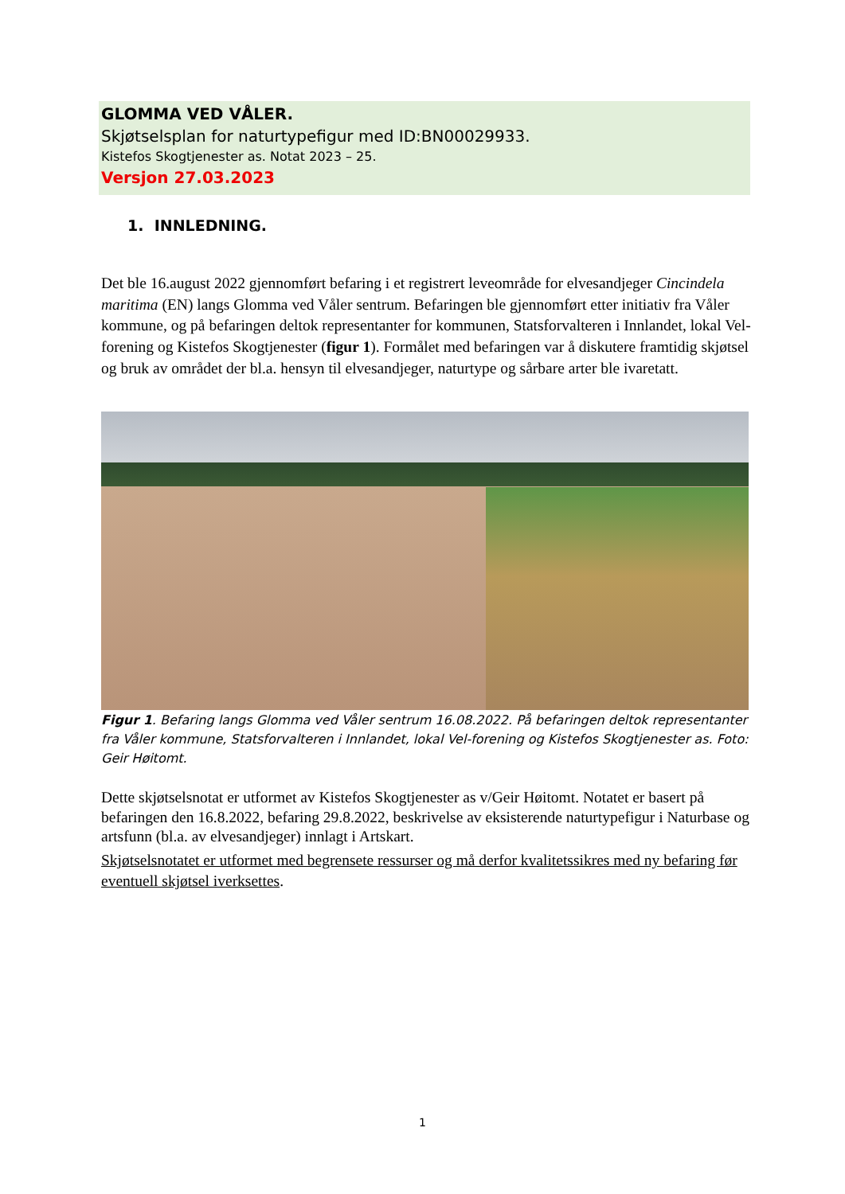GLOMMA VED VÅLER.
Skjøtselsplan for naturtypefigur med ID:BN00029933.
Kistefos Skogtjenester as. Notat 2023 – 25.
Versjon 27.03.2023
1. INNLEDNING.
Det ble 16.august 2022 gjennomført befaring i et registrert leveområde for elvesandjeger Cincindela maritima (EN) langs Glomma ved Våler sentrum. Befaringen ble gjennomført etter initiativ fra Våler kommune, og på befaringen deltok representanter for kommunen, Statsforvalteren i Innlandet, lokal Vel-forening og Kistefos Skogtjenester (figur 1). Formålet med befaringen var å diskutere framtidig skjøtsel og bruk av området der bl.a. hensyn til elvesandjeger, naturtype og sårbare arter ble ivaretatt.
Figur 1. Befaring langs Glomma ved Våler sentrum 16.08.2022. På befaringen deltok representanter fra Våler kommune, Statsforvalteren i Innlandet, lokal Vel-forening og Kistefos Skogtjenester as. Foto: Geir Høitomt.
Dette skjøtselsnotat er utformet av Kistefos Skogtjenester as v/Geir Høitomt. Notatet er basert på befaringen den 16.8.2022, befaring 29.8.2022, beskrivelse av eksisterende naturtypefigur i Naturbase og artsfunn (bl.a. av elvesandjeger) innlagt i Artskart.
Skjøtselsnotatet er utformet med begrensete ressurser og må derfor kvalitetssikres med ny befaring før eventuell skjøtsel iverksettes.
1